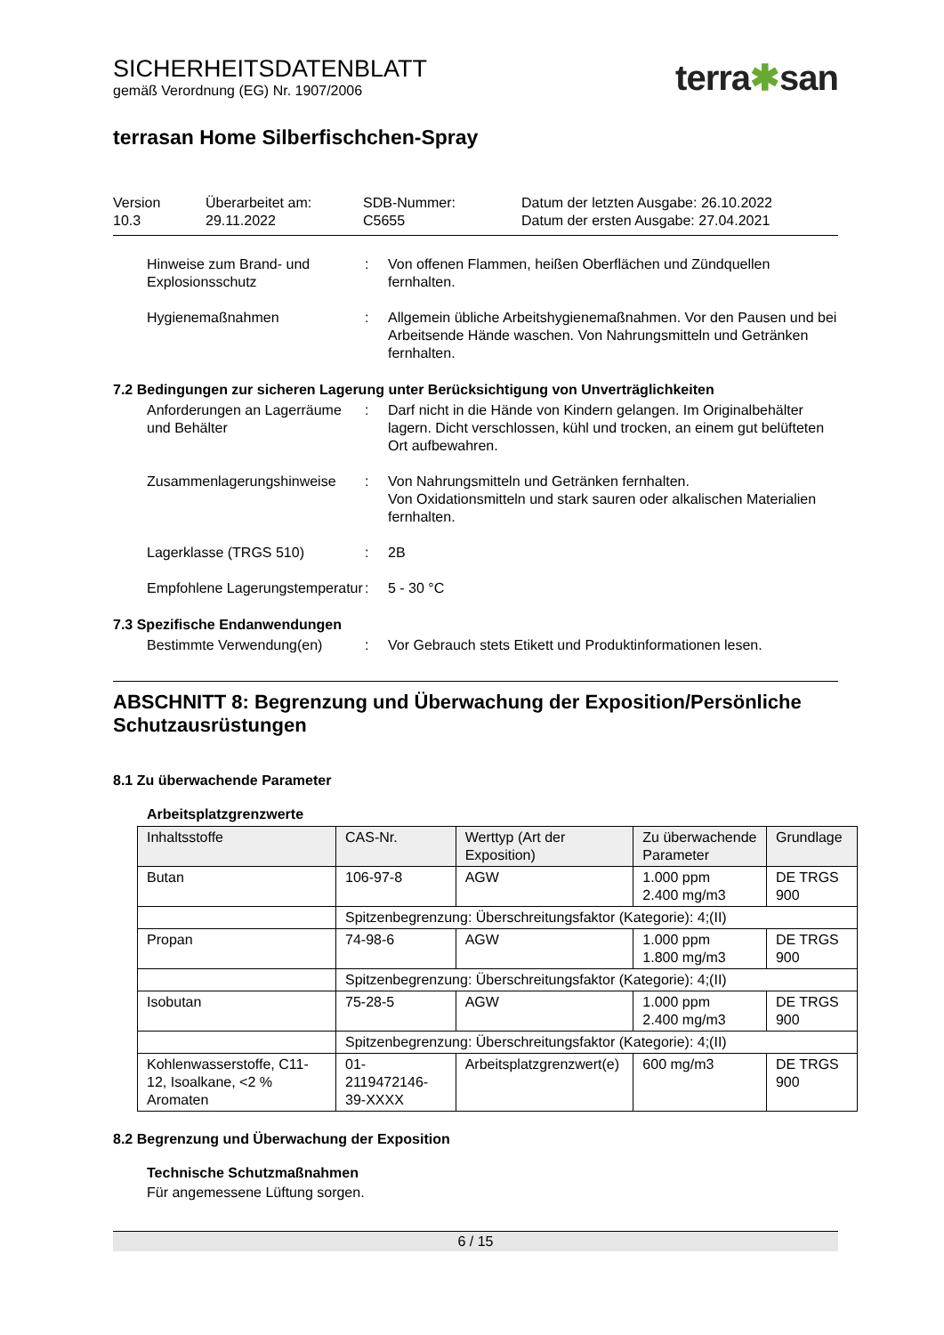SICHERHEITSDATENBLATT
gemäß Verordnung (EG) Nr. 1907/2006
terra✱san
terrasan Home Silberfischchen-Spray
Version
10.3
Überarbeitet am:
29.11.2022
SDB-Nummer:
C5655
Datum der letzten Ausgabe: 26.10.2022
Datum der ersten Ausgabe: 27.04.2021
Hinweise zum Brand- und Explosionsschutz
:
Von offenen Flammen, heißen Oberflächen und Zündquellen fernhalten.
Hygienemaßnahmen
:
Allgemein übliche Arbeitshygienemaßnahmen. Vor den Pausen und bei Arbeitsende Hände waschen. Von Nahrungsmitteln und Getränken fernhalten.
7.2 Bedingungen zur sicheren Lagerung unter Berücksichtigung von Unverträglichkeiten
Anforderungen an Lagerräume und Behälter
:
Darf nicht in die Hände von Kindern gelangen. Im Originalbehälter lagern. Dicht verschlossen, kühl und trocken, an einem gut belüfteten Ort aufbewahren.
Zusammenlagerungshinweise
:
Von Nahrungsmitteln und Getränken fernhalten.
Von Oxidationsmitteln und stark sauren oder alkalischen Materialien fernhalten.
Lagerklasse (TRGS 510)
:
2B
Empfohlene Lagerungstemperatur
:
5 - 30 °C
7.3 Spezifische Endanwendungen
Bestimmte Verwendung(en)
:
Vor Gebrauch stets Etikett und Produktinformationen lesen.
ABSCHNITT 8: Begrenzung und Überwachung der Exposition/Persönliche Schutzausrüstungen
8.1 Zu überwachende Parameter
Arbeitsplatzgrenzwerte
| Inhaltsstoffe | CAS-Nr. | Werttyp (Art der Exposition) | Zu überwachende Parameter | Grundlage |
| --- | --- | --- | --- | --- |
| Butan | 106-97-8 | AGW | 1.000 ppm 2.400 mg/m3 | DE TRGS 900 |
| | Spitzenbegrenzung: Überschreitungsfaktor (Kategorie): 4;(II) | | | |
| Propan | 74-98-6 | AGW | 1.000 ppm 1.800 mg/m3 | DE TRGS 900 |
| | Spitzenbegrenzung: Überschreitungsfaktor (Kategorie): 4;(II) | | | |
| Isobutan | 75-28-5 | AGW | 1.000 ppm 2.400 mg/m3 | DE TRGS 900 |
| | Spitzenbegrenzung: Überschreitungsfaktor (Kategorie): 4;(II) | | | |
| Kohlenwasserstoffe, C11-12, Isoalkane, <2 % Aromaten | 01-2119472146-39-XXXX | Arbeitsplatzgrenzwert(e) | 600 mg/m3 | DE TRGS 900 |
8.2 Begrenzung und Überwachung der Exposition
Technische Schutzmaßnahmen
Für angemessene Lüftung sorgen.
6 / 15